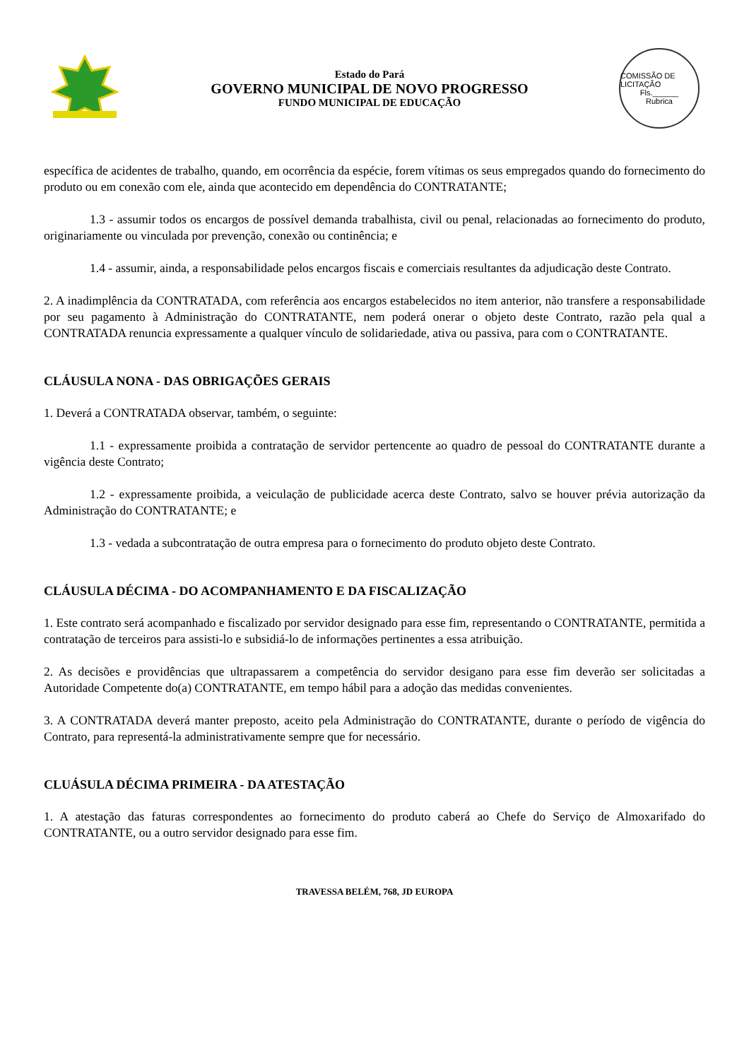Estado do Pará
GOVERNO MUNICIPAL DE NOVO PROGRESSO
FUNDO MUNICIPAL DE EDUCAÇÃO
COMISSÃO DE LICITAÇÃO
Fls.______
Rubrica
específica de acidentes de trabalho, quando, em ocorrência da espécie, forem vítimas os seus empregados quando do fornecimento do produto ou em conexão com ele, ainda que acontecido em dependência do CONTRATANTE;
1.3 - assumir todos os encargos de possível demanda trabalhista, civil ou penal, relacionadas ao fornecimento do produto, originariamente ou vinculada por prevenção, conexão ou continência; e
1.4 - assumir, ainda, a responsabilidade pelos encargos fiscais e comerciais resultantes da adjudicação deste Contrato.
2. A inadimplência da CONTRATADA, com referência aos encargos estabelecidos no item anterior, não transfere a responsabilidade por seu pagamento à Administração do CONTRATANTE, nem poderá onerar o objeto deste Contrato, razão pela qual a CONTRATADA renuncia expressamente a qualquer vínculo de solidariedade, ativa ou passiva, para com o CONTRATANTE.
CLÁUSULA NONA - DAS OBRIGAÇÕES GERAIS
1. Deverá a CONTRATADA observar, também, o seguinte:
1.1 - expressamente proibida a contratação de servidor pertencente ao quadro de pessoal do CONTRATANTE durante a vigência deste Contrato;
1.2 - expressamente proibida, a veiculação de publicidade acerca deste Contrato, salvo se houver prévia autorização da Administração do CONTRATANTE; e
1.3 - vedada a subcontratação de outra empresa para o fornecimento do produto objeto deste Contrato.
CLÁUSULA DÉCIMA - DO ACOMPANHAMENTO E DA FISCALIZAÇÃO
1. Este contrato será acompanhado e fiscalizado por servidor designado para esse fim, representando o CONTRATANTE, permitida a contratação de terceiros para assisti-lo e subsidiá-lo de informações pertinentes a essa atribuição.
2. As decisões e providências que ultrapassarem a competência do servidor desigano para esse fim deverão ser solicitadas a Autoridade Competente do(a) CONTRATANTE, em tempo hábil para a adoção das medidas convenientes.
3. A CONTRATADA deverá manter preposto, aceito pela Administração do CONTRATANTE, durante o período de vigência do Contrato, para representá-la administrativamente sempre que for necessário.
CLUÁSULA DÉCIMA PRIMEIRA - DA ATESTAÇÃO
1. A atestação das faturas correspondentes ao fornecimento do produto caberá ao Chefe do Serviço de Almoxarifado do CONTRATANTE, ou a outro servidor designado para esse fim.
TRAVESSA BELÉM, 768, JD EUROPA